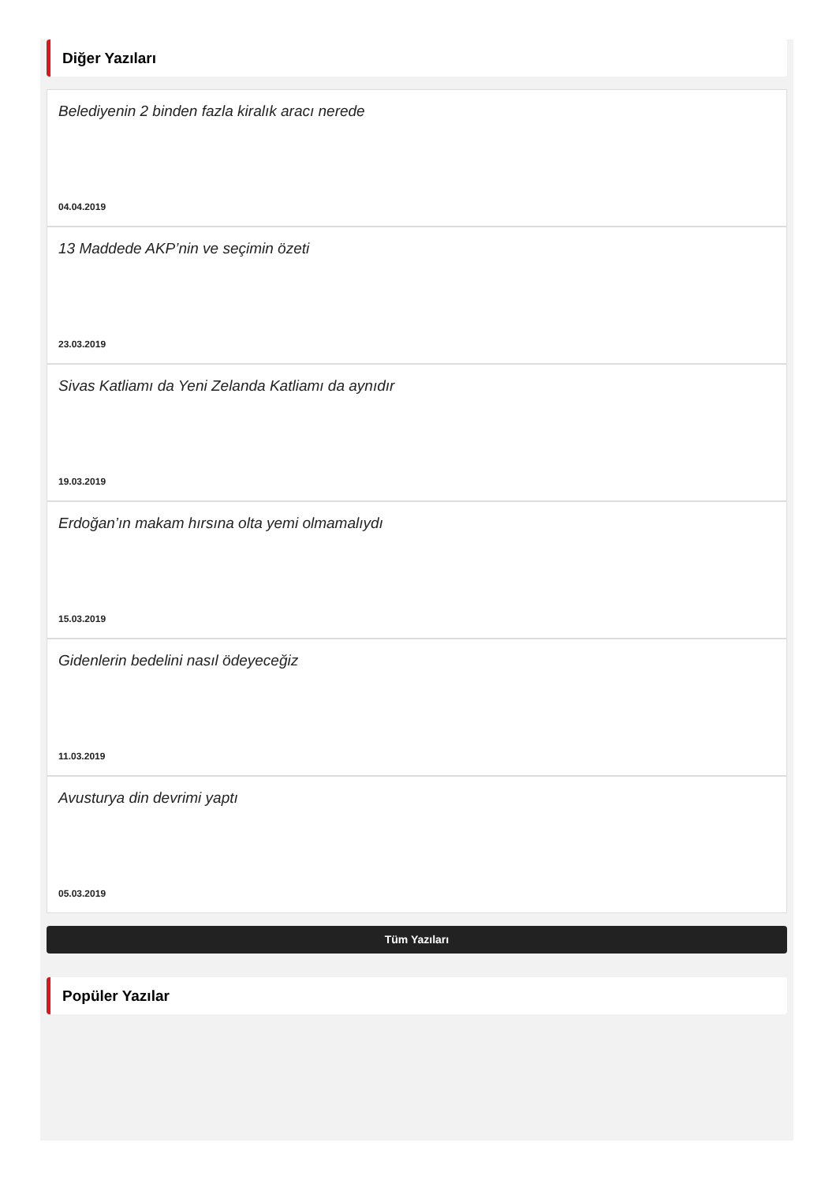Diğer Yazıları
Belediyenin 2 binden fazla kiralık aracı nerede
04.04.2019
13 Maddede AKP’nin ve seçimin özeti
23.03.2019
Sivas Katliamı da Yeni Zelanda Katliamı da aynıdır
19.03.2019
Erdoğan’ın makam hırsına olta yemi olmamalıydı
15.03.2019
Gidenlerin bedelini nasıl ödeyeceğiz
11.03.2019
Avusturya din devrimi yaptı
05.03.2019
Tüm Yazıları
Popüler Yazılar